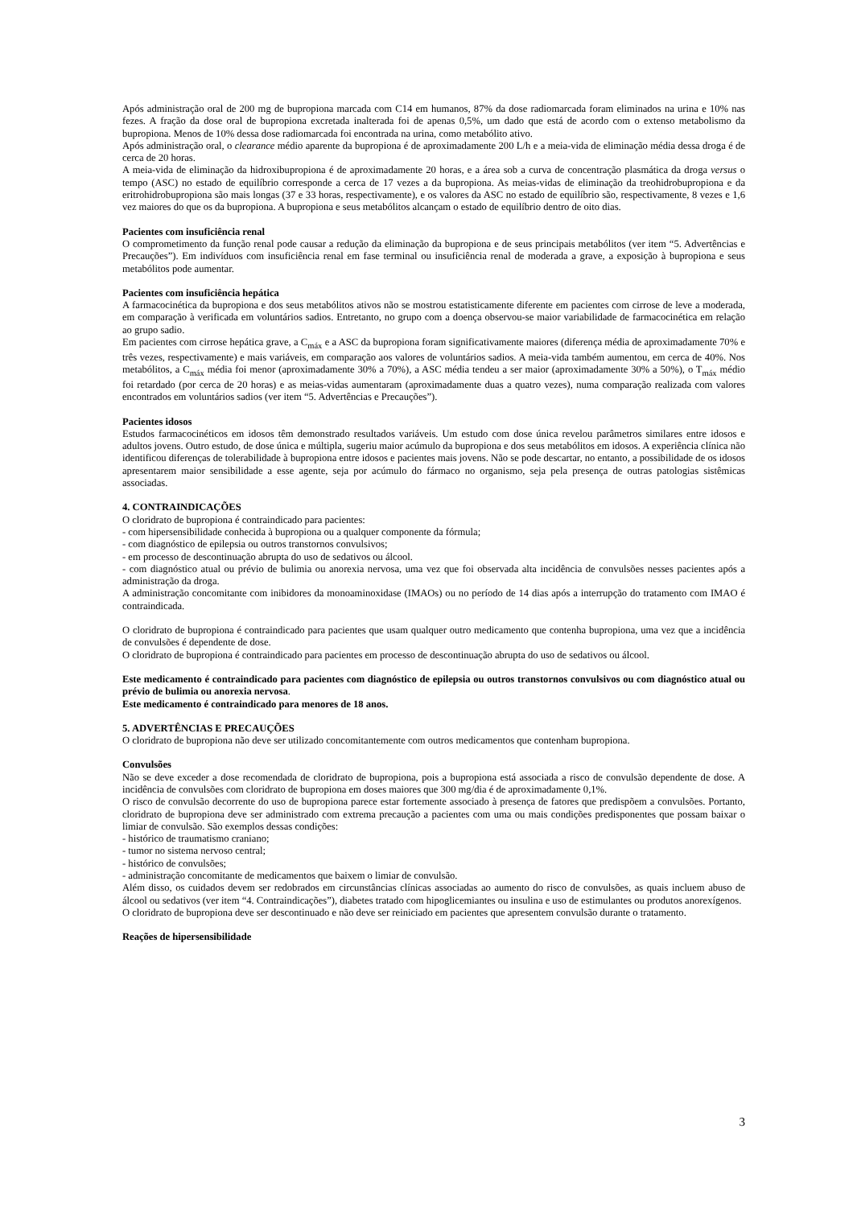Após administração oral de 200 mg de bupropiona marcada com C14 em humanos, 87% da dose radiomarcada foram eliminados na urina e 10% nas fezes. A fração da dose oral de bupropiona excretada inalterada foi de apenas 0,5%, um dado que está de acordo com o extenso metabolismo da bupropiona. Menos de 10% dessa dose radiomarcada foi encontrada na urina, como metabólito ativo.
Após administração oral, o clearance médio aparente da bupropiona é de aproximadamente 200 L/h e a meia-vida de eliminação média dessa droga é de cerca de 20 horas.
A meia-vida de eliminação da hidroxibupropiona é de aproximadamente 20 horas, e a área sob a curva de concentração plasmática da droga versus o tempo (ASC) no estado de equilíbrio corresponde a cerca de 17 vezes a da bupropiona. As meias-vidas de eliminação da treohidrobupropiona e da eritrohidrobupropiona são mais longas (37 e 33 horas, respectivamente), e os valores da ASC no estado de equilíbrio são, respectivamente, 8 vezes e 1,6 vez maiores do que os da bupropiona. A bupropiona e seus metabólitos alcançam o estado de equilíbrio dentro de oito dias.
Pacientes com insuficiência renal
O comprometimento da função renal pode causar a redução da eliminação da bupropiona e de seus principais metabólitos (ver item “5. Advertências e Precauções”). Em indivíduos com insuficiência renal em fase terminal ou insuficiência renal de moderada a grave, a exposição à bupropiona e seus metabólitos pode aumentar.
Pacientes com insuficiência hepática
A farmacocinética da bupropiona e dos seus metabólitos ativos não se mostrou estatisticamente diferente em pacientes com cirrose de leve a moderada, em comparação à verificada em voluntários sadios. Entretanto, no grupo com a doença observou-se maior variabilidade de farmacocinética em relação ao grupo sadio.
Em pacientes com cirrose hepática grave, a C<sub>máx</sub> e a ASC da bupropiona foram significativamente maiores (diferença média de aproximadamente 70% e três vezes, respectivamente) e mais variáveis, em comparação aos valores de voluntários sadios. A meia-vida também aumentou, em cerca de 40%. Nos metabólitos, a C<sub>máx</sub> média foi menor (aproximadamente 30% a 70%), a ASC média tendeu a ser maior (aproximadamente 30% a 50%), o T<sub>máx</sub> médio foi retardado (por cerca de 20 horas) e as meias-vidas aumentaram (aproximadamente duas a quatro vezes), numa comparação realizada com valores encontrados em voluntários sadios (ver item “5. Advertências e Precauções”).
Pacientes idosos
Estudos farmacocinéticos em idosos têm demonstrado resultados variáveis. Um estudo com dose única revelou parâmetros similares entre idosos e adultos jovens. Outro estudo, de dose única e múltipla, sugeriu maior acúmulo da bupropiona e dos seus metabólitos em idosos. A experiência clínica não identificou diferenças de tolerabilidade à bupropiona entre idosos e pacientes mais jovens. Não se pode descartar, no entanto, a possibilidade de os idosos apresentarem maior sensibilidade a esse agente, seja por acúmulo do fármaco no organismo, seja pela presença de outras patologias sistêmicas associadas.
4. CONTRAINDICAÇÕES
O cloridrato de bupropiona é contraindicado para pacientes:
- com hipersensibilidade conhecida à bupropiona ou a qualquer componente da fórmula;
- com diagnóstico de epilepsia ou outros transtornos convulsivos;
- em processo de descontinuação abrupta do uso de sedativos ou álcool.
- com diagnóstico atual ou prévio de bulimia ou anorexia nervosa, uma vez que foi observada alta incidência de convulsões nesses pacientes após a administração da droga.
A administração concomitante com inibidores da monoaminoxidase (IMAOs) ou no período de 14 dias após a interrupção do tratamento com IMAO é contraindicada.
O cloridrato de bupropiona é contraindicado para pacientes que usam qualquer outro medicamento que contenha bupropiona, uma vez que a incidência de convulsões é dependente de dose.
O cloridrato de bupropiona é contraindicado para pacientes em processo de descontinuação abrupta do uso de sedativos ou álcool.
Este medicamento é contraindicado para pacientes com diagnóstico de epilepsia ou outros transtornos convulsivos ou com diagnóstico atual ou prévio de bulimia ou anorexia nervosa.
Este medicamento é contraindicado para menores de 18 anos.
5. ADVERTÊNCIAS E PRECAUÇÕES
O cloridrato de bupropiona não deve ser utilizado concomitantemente com outros medicamentos que contenham bupropiona.
Convulsões
Não se deve exceder a dose recomendada de cloridrato de bupropiona, pois a bupropiona está associada a risco de convulsão dependente de dose. A incidência de convulsões com cloridrato de bupropiona em doses maiores que 300 mg/dia é de aproximadamente 0,1%.
O risco de convulsão decorrente do uso de bupropiona parece estar fortemente associado à presença de fatores que predispõem a convulsões. Portanto, cloridrato de bupropiona deve ser administrado com extrema precaução a pacientes com uma ou mais condições predisponentes que possam baixar o limiar de convulsão. São exemplos dessas condições:
- histórico de traumatismo craniano;
- tumor no sistema nervoso central;
- histórico de convulsões;
- administração concomitante de medicamentos que baixem o limiar de convulsão.
Além disso, os cuidados devem ser redobrados em circunstâncias clínicas associadas ao aumento do risco de convulsões, as quais incluem abuso de álcool ou sedativos (ver item “4. Contraindicações”), diabetes tratado com hipoglicemiantes ou insulina e uso de estimulantes ou produtos anorexígenos.
O cloridrato de bupropiona deve ser descontinuado e não deve ser reiniciado em pacientes que apresentem convulsão durante o tratamento.
Reações de hipersensibilidade
3